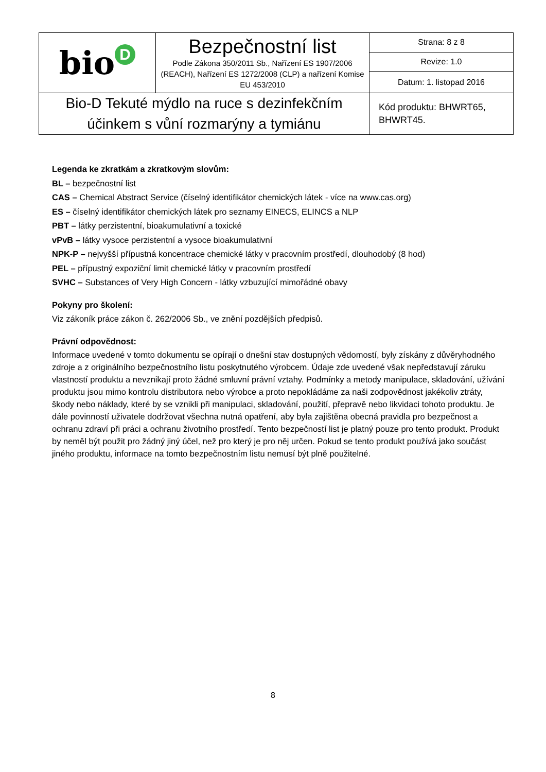| bio<sup>D</sup> | Bezpečnostní list Podle Zákona 350/2011 Sb., Nařízení ES 1907/2006 (REACH), Nařízení ES 1272/2008 (CLP) a nařízení Komise EU 453/2010 | Strana: 8 z 8 |
| | | Revize: 1.0 |
| | | Datum: 1. listopad 2016 |
| Bio-D Tekuté mýdlo na ruce s dezinfekčním účinkem s vůní rozmarýny a tymiánu | | Kód produktu: BHWRT65, BHWRT45. |
Legenda ke zkratkám a zkratkovým slovům:
BL – bezpečnostní list
CAS – Chemical Abstract Service (číselný identifikátor chemických látek - více na www.cas.org)
ES – číselný identifikátor chemických látek pro seznamy EINECS, ELINCS a NLP
PBT – látky perzistentní, bioakumulativní a toxické
vPvB – látky vysoce perzistentní a vysoce bioakumulativní
NPK-P – nejvyšší přípustná koncentrace chemické látky v pracovním prostředí, dlouhodobý (8 hod)
PEL – přípustný expoziční limit chemické látky v pracovním prostředí
SVHC – Substances of Very High Concern - látky vzbuzující mimořádné obavy
Pokyny pro školení:
Viz zákoník práce zákon č. 262/2006 Sb., ve znění pozdějších předpisů.
Právní odpovědnost:
Informace uvedené v tomto dokumentu se opírají o dnešní stav dostupných vědomostí, byly získány z důvěryhodného zdroje a z originálního bezpečnostního listu poskytnutého výrobcem. Údaje zde uvedené však nepředstavují záruku vlastností produktu a nevznikají proto žádné smluvní právní vztahy. Podmínky a metody manipulace, skladování, užívání produktu jsou mimo kontrolu distributora nebo výrobce a proto nepokládáme za naši zodpovědnost jakékoliv ztráty, škody nebo náklady, které by se vznikli při manipulaci, skladování, použití, přepravě nebo likvidaci tohoto produktu. Je dále povinností uživatele dodržovat všechna nutná opatření, aby byla zajištěna obecná pravidla pro bezpečnost a ochranu zdraví při práci a ochranu životního prostředí. Tento bezpečností list je platný pouze pro tento produkt. Produkt by neměl být použit pro žádný jiný účel, než pro který je pro něj určen. Pokud se tento produkt používá jako součást jiného produktu, informace na tomto bezpečnostním listu nemusí být plně použitelné.
8